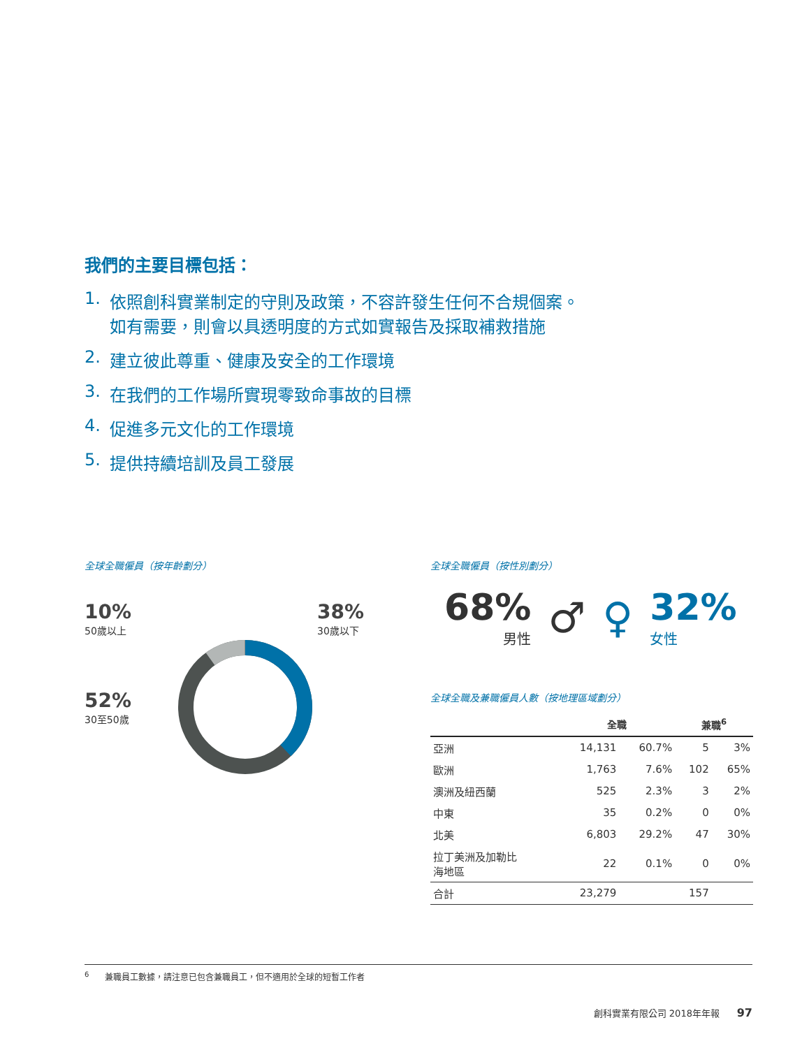我們的主要目標包括：
1. 依照創科實業制定的守則及政策，不容許發生任何不合規個案。
如有需要，則會以具透明度的方式如實報告及採取補救措施
2. 建立彼此尊重、健康及安全的工作環境
3. 在我們的工作場所實現零致命事故的目標
4. 促進多元文化的工作環境
5. 提供持續培訓及員工發展
全球全職僱員（按年齡劃分）
10%
50歲以上
38%
30歲以下
52%
30至50歲
全球全職僱員（按性別劃分）
68%
男性
♂ ♀
32%
女性
全球全職及兼職僱員人數（按地理區域劃分）
| | 全職 | | 兼職<sup>6</sup> | |
| --- | --- | --- | --- | --- |
| 亞洲 | 14,131 | 60.7% | 5 | 3% |
| 歐洲 | 1,763 | 7.6% | 102 | 65% |
| 澳洲及紐西蘭 | 525 | 2.3% | 3 | 2% |
| 中東 | 35 | 0.2% | 0 | 0% |
| 北美 | 6,803 | 29.2% | 47 | 30% |
| 拉丁美洲及加勒比 海地區 | 22 | 0.1% | 0 | 0% |
| 合計 | 23,279 | | 157 | |
<sup>6</sup> 兼職員工數據，請注意已包含兼職員工，但不適用於全球的短暫工作者
創科實業有限公司 2018年年報 97